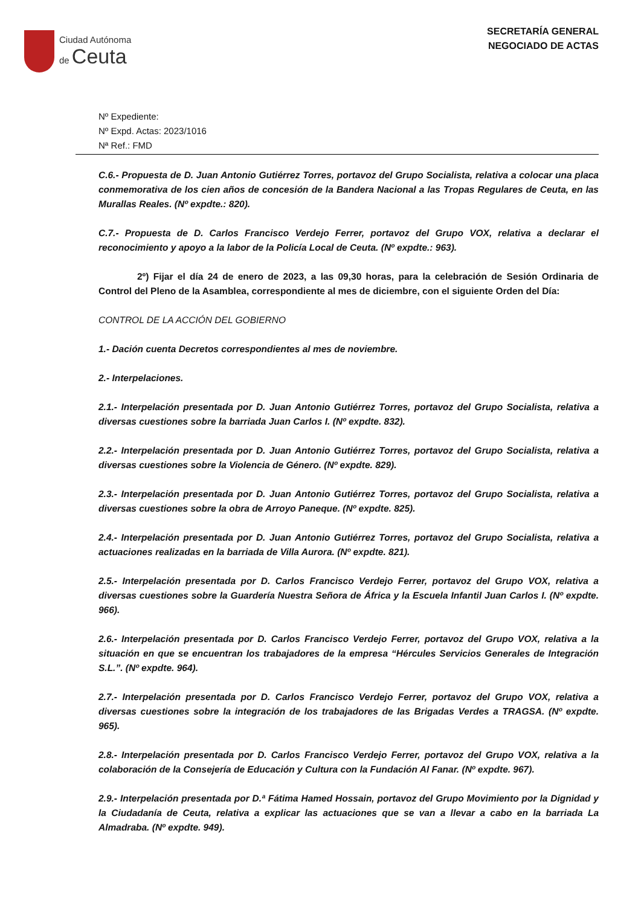Ciudad Autónoma
de Ceuta
SECRETARÍA GENERAL
NEGOCIADO DE ACTAS
Nº Expediente:
Nº Expd. Actas: 2023/1016
Nª Ref.: FMD
C.6.- Propuesta de D. Juan Antonio Gutiérrez Torres, portavoz del Grupo Socialista, relativa a colocar una placa conmemorativa de los cien años de concesión de la Bandera Nacional a las Tropas Regulares de Ceuta, en las Murallas Reales. (Nº expdte.: 820).
C.7.- Propuesta de D. Carlos Francisco Verdejo Ferrer, portavoz del Grupo VOX, relativa a declarar el reconocimiento y apoyo a la labor de la Policía Local de Ceuta. (Nº expdte.: 963).
2º) Fijar el día 24 de enero de 2023, a las 09,30 horas, para la celebración de Sesión Ordinaria de Control del Pleno de la Asamblea, correspondiente al mes de diciembre, con el siguiente Orden del Día:
CONTROL DE LA ACCIÓN DEL GOBIERNO
1.- Dación cuenta Decretos correspondientes al mes de noviembre.
2.- Interpelaciones.
2.1.- Interpelación presentada por D. Juan Antonio Gutiérrez Torres, portavoz del Grupo Socialista, relativa a diversas cuestiones sobre la barriada Juan Carlos I. (Nº expdte. 832).
2.2.- Interpelación presentada por D. Juan Antonio Gutiérrez Torres, portavoz del Grupo Socialista, relativa a diversas cuestiones sobre la Violencia de Género. (Nº expdte. 829).
2.3.- Interpelación presentada por D. Juan Antonio Gutiérrez Torres, portavoz del Grupo Socialista, relativa a diversas cuestiones sobre la obra de Arroyo Paneque. (Nº expdte. 825).
2.4.- Interpelación presentada por D. Juan Antonio Gutiérrez Torres, portavoz del Grupo Socialista, relativa a actuaciones realizadas en la barriada de Villa Aurora. (Nº expdte. 821).
2.5.- Interpelación presentada por D. Carlos Francisco Verdejo Ferrer, portavoz del Grupo VOX, relativa a diversas cuestiones sobre la Guardería Nuestra Señora de África y la Escuela Infantil Juan Carlos I. (Nº expdte. 966).
2.6.- Interpelación presentada por D. Carlos Francisco Verdejo Ferrer, portavoz del Grupo VOX, relativa a la situación en que se encuentran los trabajadores de la empresa “Hércules Servicios Generales de Integración S.L.”. (Nº expdte. 964).
2.7.- Interpelación presentada por D. Carlos Francisco Verdejo Ferrer, portavoz del Grupo VOX, relativa a diversas cuestiones sobre la integración de los trabajadores de las Brigadas Verdes a TRAGSA. (Nº expdte. 965).
2.8.- Interpelación presentada por D. Carlos Francisco Verdejo Ferrer, portavoz del Grupo VOX, relativa a la colaboración de la Consejería de Educación y Cultura con la Fundación Al Fanar. (Nº expdte. 967).
2.9.- Interpelación presentada por D.ª Fátima Hamed Hossain, portavoz del Grupo Movimiento por la Dignidad y la Ciudadanía de Ceuta, relativa a explicar las actuaciones que se van a llevar a cabo en la barriada La Almadraba. (Nº expdte. 949).